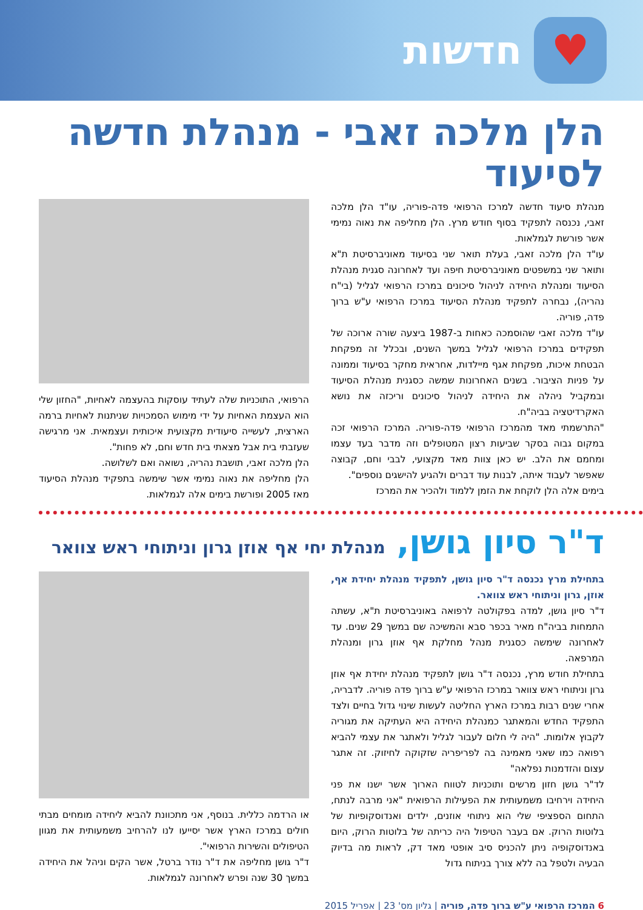♥
חדשות
הלן מלכה זאבי - מנהלת חדשה לסיעוד
מנהלת סיעוד חדשה למרכז הרפואי פדה-פוריה, עו"ד הלן מלכה זאבי, נכנסה לתפקיד בסוף חודש מרץ. הלן מחליפה את נאוה נמימי אשר פורשת לגמלאות.
עו"ד הלן מלכה זאבי, בעלת תואר שני בסיעוד מאוניברסיטת ת"א ותואר שני במשפטים מאוניברסיטת חיפה ועד לאחרונה סגנית מנהלת הסיעוד ומנהלת היחידה לניהול סיכונים במרכז הרפואי לגליל (בי"ח נהריה), נבחרה לתפקיד מנהלת הסיעוד במרכז הרפואי ע"ש ברוך פדה, פוריה.
עו"ד מלכה זאבי שהוסמכה כאחות ב-1987 ביצעה שורה ארוכה של תפקידים במרכז הרפואי לגליל במשך השנים, ובכלל זה מפקחת הבטחת איכות, מפקחת אגף מיילדות, אחראית מחקר בסיעוד וממונה על פניות הציבור. בשנים האחרונות שמשה כסגנית מנהלת הסיעוד ובמקביל ניהלה את היחידה לניהול סיכונים וריכזה את נושא האקרדיטציה בביה"ח.
"התרשמתי מאד מהמרכז הרפואי פדה-פוריה. המרכז הרפואי זכה במקום גבוה בסקר שביעות רצון המטופלים וזה מדבר בעד עצמו ומחמם את הלב. יש כאן צוות מאד מקצועי, לבבי וחם, קבוצה שאפשר לעבוד איתה, לבנות עוד דברים ולהגיע להישגים נוספים".
בימים אלה הלן לוקחת את הזמן ללמוד ולהכיר את המרכז
הרפואי, התוכניות שלה לעתיד עוסקות בהעצמה לאחיות, "החזון שלי הוא העצמת האחיות על ידי מימוש הסמכויות שניתנות לאחיות ברמה הארצית, לעשייה סיעודית מקצועית איכותית ועצמאית. אני מרגישה שעזבתי בית אבל מצאתי בית חדש וחם, לא פחות".
הלן מלכה זאבי, תושבת נהריה, נשואה ואם לשלושה.
הלן מחליפה את נאוה נמימי אשר שימשה בתפקיד מנהלת הסיעוד מאז 2005 ופורשת בימים אלה לגמלאות.
ד"ר סיון גושן, מנהלת יחי אף אוזן גרון וניתוחי ראש צוואר
בתחילת מרץ נכנסה ד"ר סיון גושן, לתפקיד מנהלת יחידת אף, אוזן, גרון וניתוחי ראש צוואר.
ד"ר סיון גושן, למדה בפקולטה לרפואה באוניברסיטת ת"א, עשתה התמחות בביה"ח מאיר בכפר סבא והמשיכה שם במשך 29 שנים. עד לאחרונה שימשה כסגנית מנהל מחלקת אף אוזן גרון ומנהלת המרפאה.
בתחילת חודש מרץ, נכנסה ד"ר גושן לתפקיד מנהלת יחידת אף אוזן גרון וניתוחי ראש צוואר במרכז הרפואי ע"ש ברוך פדה פוריה. לדבריה, אחרי שנים רבות במרכז הארץ החליטה לעשות שינוי גדול בחיים ולצד התפקיד החדש והמאתגר כמנהלת היחידה היא העתיקה את מגוריה לקבוץ אלומות. "היה לי חלום לעבור לגליל ולאתגר את עצמי להביא רפואה כמו שאני מאמינה בה לפריפריה שזקוקה לחיזוק. זה אתגר עצום והזדמנות נפלאה"
לד"ר גושן חזון מרשים ותוכניות לטווח הארוך אשר ישנו את פני היחידה וירחיבו משמעותית את הפעילות הרפואית "אני מרבה לנתח, התחום הספציפי שלי הוא ניתוחי אוזנים, ילדים ואנדוסקופיות של בלוטות הרוק. אם בעבר הטיפול היה כריתה של בלוטות הרוק, היום באנדוסקופיה ניתן להכניס סיב אופטי מאד דק, לראות מה בדיוק הבעיה ולטפל בה ללא צורך בניתוח גדול
או הרדמה כללית. בנוסף, אני מתכוונת להביא ליחידה מומחים מבתי חולים במרכז הארץ אשר יסייעו לנו להרחיב משמעותית את מגוון הטיפולים והשירות הרפואי".
ד"ר גושן מחליפה את ד"ר נודר ברטל, אשר הקים וניהל את היחידה במשך 30 שנה ופרש לאחרונה לגמלאות.
6 המרכז הרפואי ע"ש ברוך פדה, פוריה | גליון מס' 23 | אפריל 2015